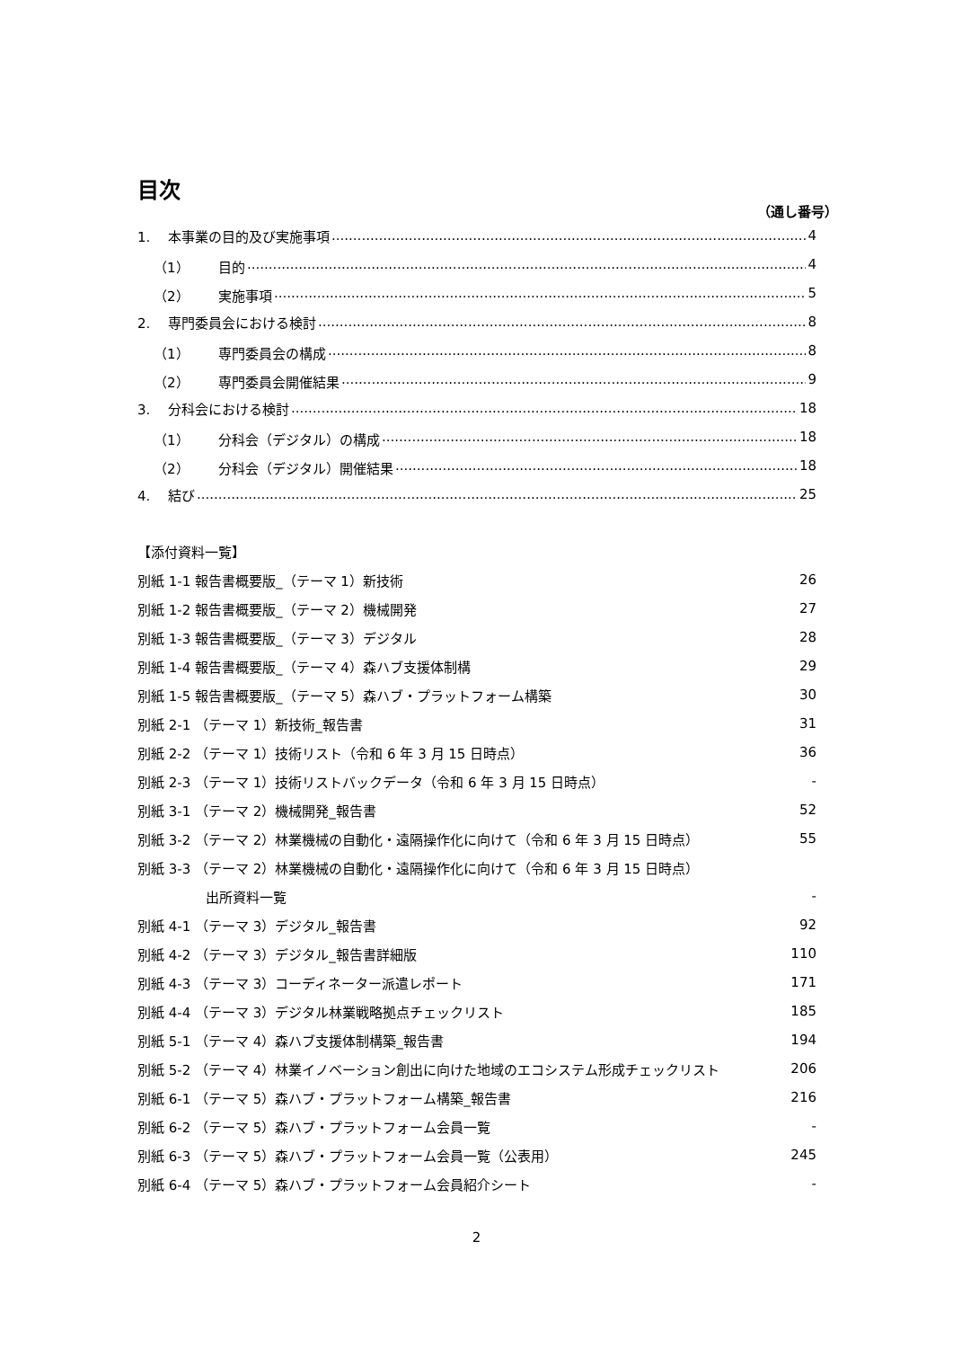目次
（通し番号）
1. 本事業の目的及び実施事項 4
（1） 目的 4
（2） 実施事項 5
2. 専門委員会における検討 8
（1） 専門委員会の構成 8
（2） 専門委員会開催結果 9
3. 分科会における検討 18
（1） 分科会（デジタル）の構成 18
（2） 分科会（デジタル）開催結果 18
4. 結び 25
【添付資料一覧】
別紙 1-1 報告書概要版_（テーマ 1）新技術 26
別紙 1-2 報告書概要版_（テーマ 2）機械開発 27
別紙 1-3 報告書概要版_（テーマ 3）デジタル 28
別紙 1-4 報告書概要版_（テーマ 4）森ハブ支援体制構 29
別紙 1-5 報告書概要版_（テーマ 5）森ハブ・プラットフォーム構築 30
別紙 2-1 （テーマ 1）新技術_報告書 31
別紙 2-2 （テーマ 1）技術リスト（令和 6 年 3 月 15 日時点） 36
別紙 2-3 （テーマ 1）技術リストバックデータ（令和 6 年 3 月 15 日時点） -
別紙 3-1 （テーマ 2）機械開発_報告書 52
別紙 3-2 （テーマ 2）林業機械の自動化・遠隔操作化に向けて（令和 6 年 3 月 15 日時点） 55
別紙 3-3 （テーマ 2）林業機械の自動化・遠隔操作化に向けて（令和 6 年 3 月 15 日時点）
出所資料一覧 -
別紙 4-1 （テーマ 3）デジタル_報告書 92
別紙 4-2 （テーマ 3）デジタル_報告書詳細版 110
別紙 4-3 （テーマ 3）コーディネーター派遣レポート 171
別紙 4-4 （テーマ 3）デジタル林業戦略拠点チェックリスト 185
別紙 5-1 （テーマ 4）森ハブ支援体制構築_報告書 194
別紙 5-2 （テーマ 4）林業イノベーション創出に向けた地域のエコシステム形成チェックリスト 206
別紙 6-1 （テーマ 5）森ハブ・プラットフォーム構築_報告書 216
別紙 6-2 （テーマ 5）森ハブ・プラットフォーム会員一覧 -
別紙 6-3 （テーマ 5）森ハブ・プラットフォーム会員一覧（公表用） 245
別紙 6-4 （テーマ 5）森ハブ・プラットフォーム会員紹介シート -
2